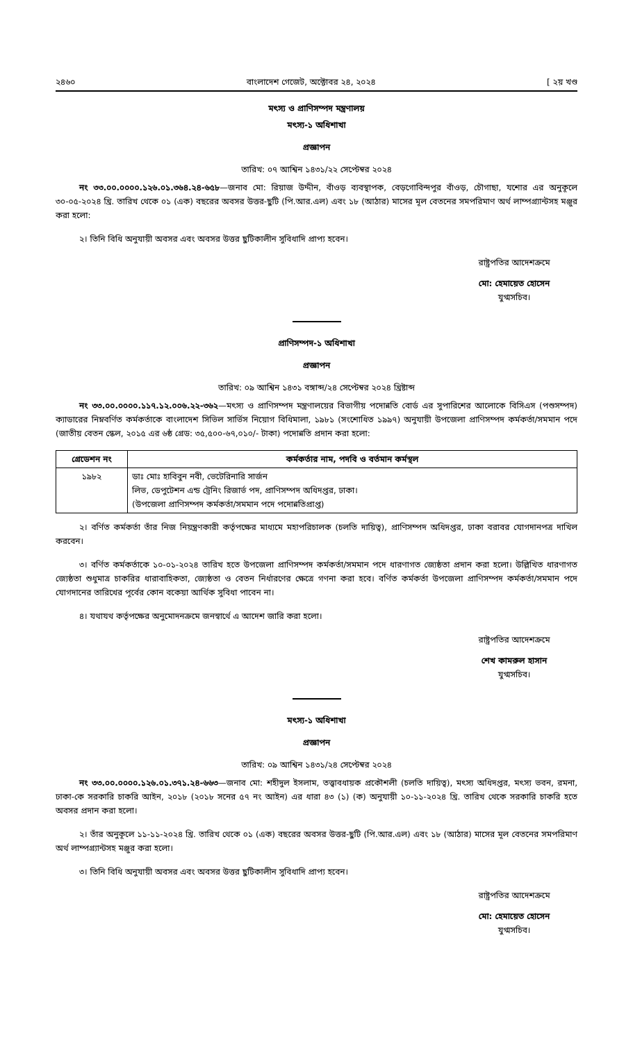২৪৬০ বাংলাদেশ গেজেট, অক্টোবর ২৪, ২০২৪ [ ২য় খণ্ড
মৎস্য ও প্রাণিসম্পদ মন্ত্রণালয়
মৎস্য-১ অধিশাখা
প্রজ্ঞাপন
তারিখ: ০৭ আশ্বিন ১৪৩১/২২ সেপ্টেম্বর ২০২৪
নং ৩৩.০০.০০০০.১২৬.০১.৩৬৪.২৪-৬৫৮—জনাব মো: রিয়াজ উদ্দীন, বাঁওড় ব্যবস্থাপক, বেড়গোবিন্দপুর বাঁওড়, চৌগাছা, যশোর এর অনুকূলে ৩০-০৫-২০২৪ খ্রি. তারিখ থেকে ০১ (এক) বছরের অবসর উত্তর-ছুটি (পি.আর.এল) এবং ১৮ (আঠার) মাসের মূল বেতনের সমপরিমাণ অর্থ লাম্পগ্র্যান্টসহ মঞ্জুর করা হলো:
২। তিনি বিধি অনুযায়ী অবসর এবং অবসর উত্তর ছুটিকালীন সুবিধাদি প্রাপ্য হবেন।
রাষ্ট্রপতির আদেশক্রমে
মো: হেমায়েত হোসেন
যুগ্মসচিব।
প্রাণিসম্পদ-১ অধিশাখা
প্রজ্ঞাপন
তারিখ: ০৯ আশ্বিন ১৪৩১ বঙ্গাব্দ/২৪ সেপ্টেম্বর ২০২৪ খ্রিষ্টাব্দ
নং ৩৩.০০.০০০০.১১৭.১২.০০৬.২২-৩৬২—মৎস্য ও প্রাণিসম্পদ মন্ত্রণালয়ের বিভাগীয় পদোন্নতি বোর্ড এর সুপারিশের আলোকে বিসিএস (পশুসম্পদ) ক্যাডারের নিম্নবর্ণিত কর্মকর্তাকে বাংলাদেশ সিভিল সার্ভিস নিয়োগ বিধিমালা, ১৯৮১ (সংশোধিত ১৯৯৭) অনুযায়ী উপজেলা প্রাণিসম্পদ কর্মকর্তা/সমমান পদে (জাতীয় বেতন স্কেল, ২০১৫ এর ৬ষ্ঠ গ্রেড: ৩৫,৫০০-৬৭,০১০/- টাকা) পদোন্নতি প্রদান করা হলো:
| গ্রেডেশন নং | কর্মকর্তার নাম, পদবি ও বর্তমান কর্মস্থল |
| --- | --- |
| ১৯৮২ | ডাঃ মোঃ হাবিবুন নবী, ভেটেরিনারি সার্জন লিভ, ডেপুটেশন এন্ড ট্রেনিং রিজার্ভ পদ, প্রাণিসম্পদ অধিদপ্তর, ঢাকা। (উপজেলা প্রাণিসম্পদ কর্মকর্তা/সমমান পদে পদোন্নতিপ্রাপ্ত) |
২। বর্ণিত কর্মকর্তা তাঁর নিজ নিয়ন্ত্রণকারী কর্তৃপক্ষের মাধ্যমে মহাপরিচালক (চলতি দায়িত্ব), প্রাণিসম্পদ অধিদপ্তর, ঢাকা বরাবর যোগদানপত্র দাখিল করবেন।
৩। বর্ণিত কর্মকর্তাকে ১০-০১-২০২৪ তারিখ হতে উপজেলা প্রাণিসম্পদ কর্মকর্তা/সমমান পদে ধারণাগত জ্যেষ্ঠতা প্রদান করা হলো। উল্লিখিত ধারণাগত জ্যেষ্ঠতা শুধুমাত্র চাকরির ধারাবাহিকতা, জ্যেষ্ঠতা ও বেতন নির্ধারণের ক্ষেত্রে গণনা করা হবে। বর্ণিত কর্মকর্তা উপজেলা প্রাণিসম্পদ কর্মকর্তা/সমমান পদে যোগদানের তারিখের পূর্বের কোন বকেয়া আর্থিক সুবিধা পাবেন না।
৪। যথাযথ কর্তৃপক্ষের অনুমোদনক্রমে জনস্বার্থে এ আদেশ জারি করা হলো।
রাষ্ট্রপতির আদেশক্রমে
শেখ কামরুল হাসান
যুগ্মসচিব।
মৎস্য-১ অধিশাখা
প্রজ্ঞাপন
তারিখ: ০৯ আশ্বিন ১৪৩১/২৪ সেপ্টেম্বর ২০২৪
নং ৩৩.০০.০০০০.১২৬.০১.৩৭১.২৪-৬৬৩—জনাব মো: শহীদুল ইসলাম, তত্ত্বাবধায়ক প্রকৌশলী (চলতি দায়িত্ব), মৎস্য অধিদপ্তর, মৎস্য ভবন, রমনা, ঢাকা-কে সরকারি চাকরি আইন, ২০১৮ (২০১৮ সনের ৫৭ নং আইন) এর ধারা ৪৩ (১) (ক) অনুযায়ী ১০-১১-২০২৪ খ্রি. তারিখ থেকে সরকারি চাকরি হতে অবসর প্রদান করা হলো।
২। তাঁর অনুকূলে ১১-১১-২০২৪ খ্রি. তারিখ থেকে ০১ (এক) বছরের অবসর উত্তর-ছুটি (পি.আর.এল) এবং ১৮ (আঠার) মাসের মূল বেতনের সমপরিমাণ অর্থ লাম্পগ্র্যান্টসহ মঞ্জুর করা হলো।
৩। তিনি বিধি অনুযায়ী অবসর এবং অবসর উত্তর ছুটিকালীন সুবিধাদি প্রাপ্য হবেন।
রাষ্ট্রপতির আদেশক্রমে
মো: হেমায়েত হোসেন
যুগ্মসচিব।